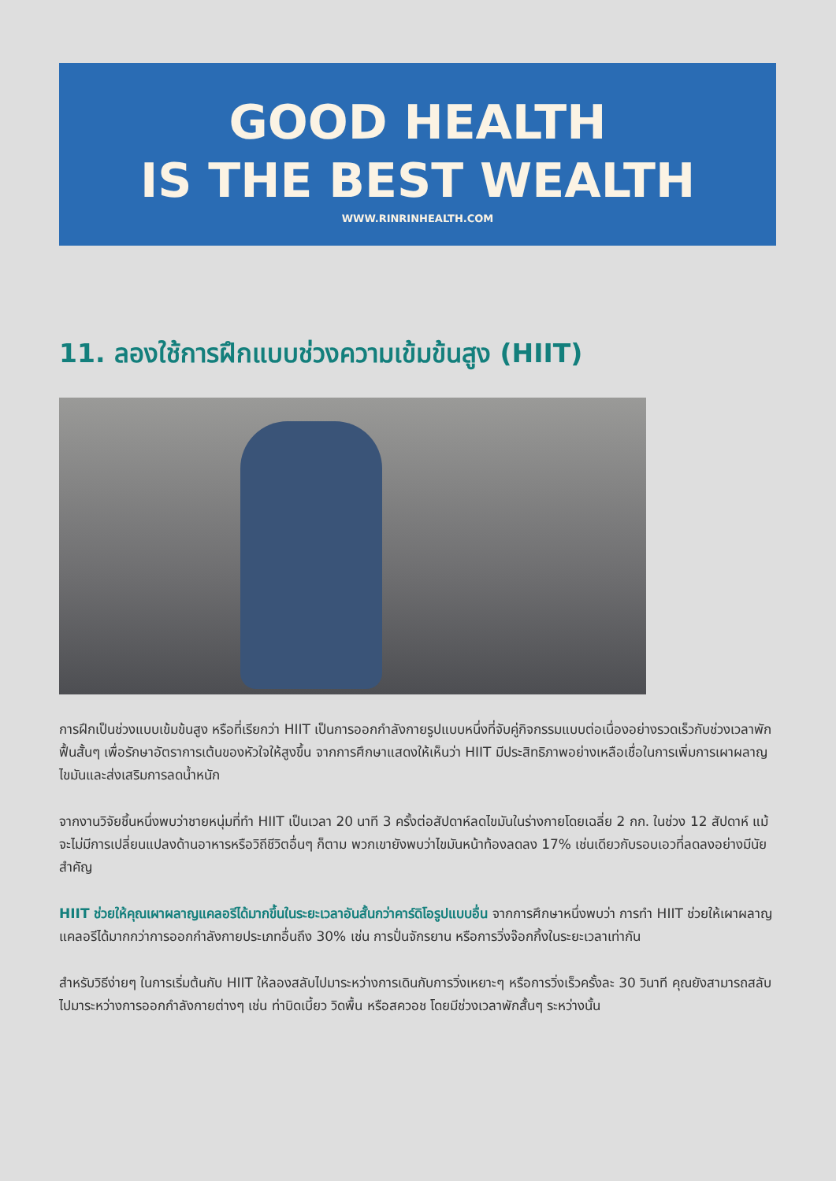GOOD HEALTH
IS THE BEST WEALTH
WWW.RINRINHEALTH.COM
11. ลองใช้การฝึกแบบช่วงความเข้มข้นสูง (HIIT)
การฝึกเป็นช่วงแบบเข้มข้นสูง หรือที่เรียกว่า HIIT เป็นการออกกำลังกายรูปแบบหนึ่งที่จับคู่กิจกรรมแบบต่อเนื่องอย่างรวดเร็วกับช่วงเวลาพักฟื้นสั้นๆ เพื่อรักษาอัตราการเต้นของหัวใจให้สูงขึ้น จากการศึกษาแสดงให้เห็นว่า HIIT มีประสิทธิภาพอย่างเหลือเชื่อในการเพิ่มการเผาผลาญไขมันและส่งเสริมการลดน้ำหนัก
จากงานวิจัยชิ้นหนึ่งพบว่าชายหนุ่มที่ทำ HIIT เป็นเวลา 20 นาที 3 ครั้งต่อสัปดาห์ลดไขมันในร่างกายโดยเฉลี่ย 2 กก. ในช่วง 12 สัปดาห์ แม้จะไม่มีการเปลี่ยนแปลงด้านอาหารหรือวิถีชีวิตอื่นๆ ก็ตาม พวกเขายังพบว่าไขมันหน้าท้องลดลง 17% เช่นเดียวกับรอบเอวที่ลดลงอย่างมีนัยสำคัญ
HIIT ช่วยให้คุณเผาผลาญแคลอรีได้มากขึ้นในระยะเวลาอันสั้นกว่าคาร์ดิโอรูปแบบอื่น จากการศึกษาหนึ่งพบว่า การทำ HIIT ช่วยให้เผาผลาญแคลอรีได้มากกว่าการออกกำลังกายประเภทอื่นถึง 30% เช่น การปั่นจักรยาน หรือการวิ่งจ๊อกกิ้งในระยะเวลาเท่ากัน
สำหรับวิธีง่ายๆ ในการเริ่มต้นกับ HIIT ให้ลองสลับไปมาระหว่างการเดินกับการวิ่งเหยาะๆ หรือการวิ่งเร็วครั้งละ 30 วินาที คุณยังสามารถสลับไปมาระหว่างการออกกำลังกายต่างๆ เช่น ท่าบิดเบี้ยว วิดพื้น หรือสควอช โดยมีช่วงเวลาพักสั้นๆ ระหว่างนั้น